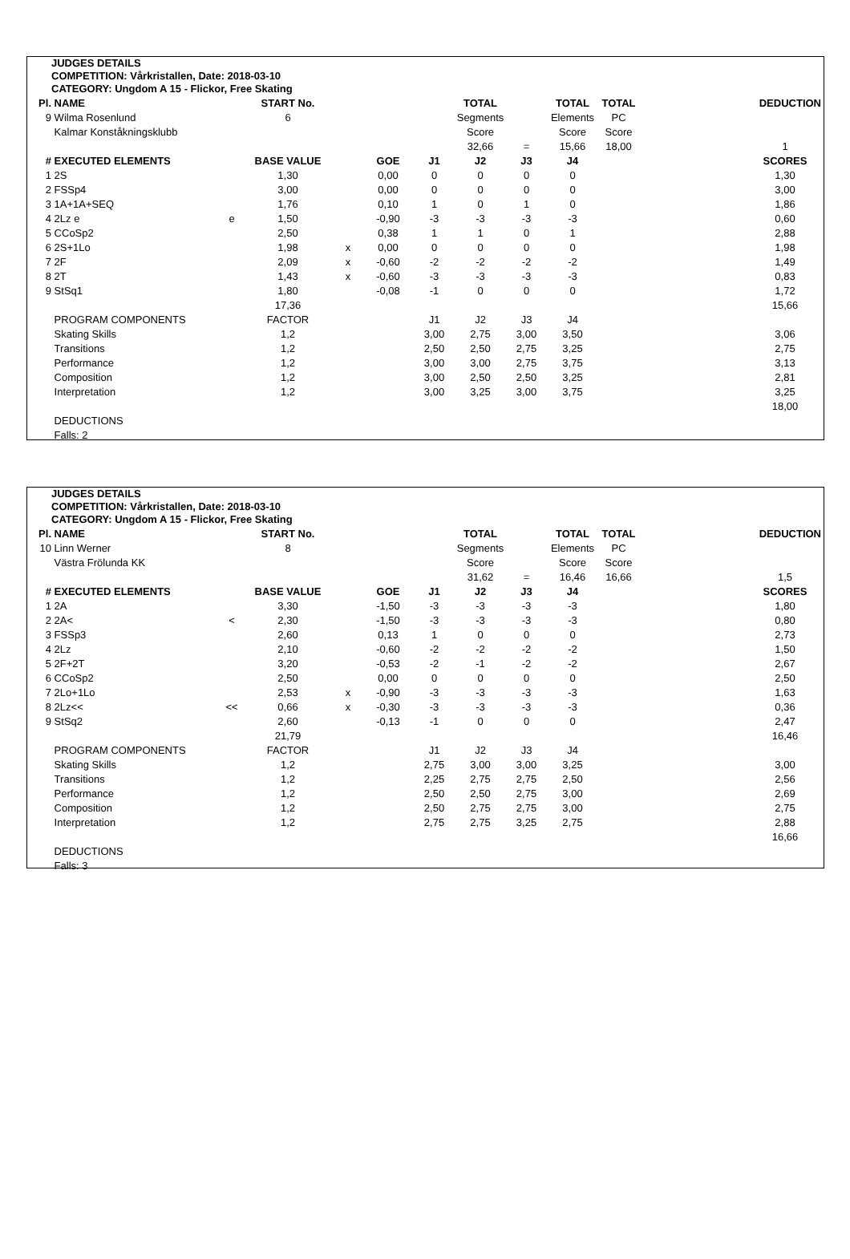JUDGES DETAILS
COMPETITION: Vårkristallen, Date: 2018-03-10
CATEGORY: Ungdom A 15 - Flickor, Free Skating
| Pl. | NAME | | START No. | | | | TOTAL | | TOTAL | TOTAL | | DEDUCTION |
| --- | --- | --- | --- | --- | --- | --- | --- | --- | --- | --- | --- | --- |
| 9 | Wilma Rosenlund | | 6 | | | | Segments | | Elements | PC | | |
| | Kalmar Konståkningsklubb | | | | | | Score | | Score | Score | | |
| | | | | | | | 32,66 | = | 15,66 | 18,00 | | 1 |
| # | EXECUTED ELEMENTS | | BASE VALUE | | GOE | J1 | J2 | J3 | J4 | | | SCORES |
| 1 | 2S | | 1,30 | | 0,00 | 0 | 0 | 0 | 0 | | | 1,30 |
| 2 | FSSp4 | | 3,00 | | 0,00 | 0 | 0 | 0 | 0 | | | 3,00 |
| 3 | 1A+1A+SEQ | | 1,76 | | 0,10 | 1 | 0 | 1 | 0 | | | 1,86 |
| 4 | 2Lz e | e | 1,50 | | -0,90 | -3 | -3 | -3 | -3 | | | 0,60 |
| 5 | CCoSp2 | | 2,50 | | 0,38 | 1 | 1 | 0 | 1 | | | 2,88 |
| 6 | 2S+1Lo | | 1,98 | x | 0,00 | 0 | 0 | 0 | 0 | | | 1,98 |
| 7 | 2F | | 2,09 | x | -0,60 | -2 | -2 | -2 | -2 | | | 1,49 |
| 8 | 2T | | 1,43 | x | -0,60 | -3 | -3 | -3 | -3 | | | 0,83 |
| 9 | StSq1 | | 1,80 | | -0,08 | -1 | 0 | 0 | 0 | | | 1,72 |
| | | | 17,36 | | | | | | | | | 15,66 |
| | PROGRAM COMPONENTS | | FACTOR | | | J1 | J2 | J3 | J4 | | | |
| | Skating Skills | | 1,2 | | | 3,00 | 2,75 | 3,00 | 3,50 | | | 3,06 |
| | Transitions | | 1,2 | | | 2,50 | 2,50 | 2,75 | 3,25 | | | 2,75 |
| | Performance | | 1,2 | | | 3,00 | 3,00 | 2,75 | 3,75 | | | 3,13 |
| | Composition | | 1,2 | | | 3,00 | 2,50 | 2,50 | 3,25 | | | 2,81 |
| | Interpretation | | 1,2 | | | 3,00 | 3,25 | 3,00 | 3,75 | | | 3,25 |
| | | | | | | | | | | | | 18,00 |
| | DEDUCTIONS | | | | | | | | | | | |
| | Falls: 2 | | | | | | | | | | | |
JUDGES DETAILS
COMPETITION: Vårkristallen, Date: 2018-03-10
CATEGORY: Ungdom A 15 - Flickor, Free Skating
| Pl. | NAME | | START No. | | | | TOTAL | | TOTAL | TOTAL | | DEDUCTION |
| --- | --- | --- | --- | --- | --- | --- | --- | --- | --- | --- | --- | --- |
| 10 | Linn Werner | | 8 | | | | Segments | | Elements | PC | | |
| | Västra Frölunda KK | | | | | | Score | | Score | Score | | |
| | | | | | | | 31,62 | = | 16,46 | 16,66 | | 1,5 |
| # | EXECUTED ELEMENTS | | BASE VALUE | | GOE | J1 | J2 | J3 | J4 | | | SCORES |
| 1 | 2A | | 3,30 | | -1,50 | -3 | -3 | -3 | -3 | | | 1,80 |
| 2 | 2A< | < | 2,30 | | -1,50 | -3 | -3 | -3 | -3 | | | 0,80 |
| 3 | FSSp3 | | 2,60 | | 0,13 | 1 | 0 | 0 | 0 | | | 2,73 |
| 4 | 2Lz | | 2,10 | | -0,60 | -2 | -2 | -2 | -2 | | | 1,50 |
| 5 | 2F+2T | | 3,20 | | -0,53 | -2 | -1 | -2 | -2 | | | 2,67 |
| 6 | CCoSp2 | | 2,50 | | 0,00 | 0 | 0 | 0 | 0 | | | 2,50 |
| 7 | 2Lo+1Lo | | 2,53 | x | -0,90 | -3 | -3 | -3 | -3 | | | 1,63 |
| 8 | 2Lz<< | << | 0,66 | x | -0,30 | -3 | -3 | -3 | -3 | | | 0,36 |
| 9 | StSq2 | | 2,60 | | -0,13 | -1 | 0 | 0 | 0 | | | 2,47 |
| | | | 21,79 | | | | | | | | | 16,46 |
| | PROGRAM COMPONENTS | | FACTOR | | | J1 | J2 | J3 | J4 | | | |
| | Skating Skills | | 1,2 | | | 2,75 | 3,00 | 3,00 | 3,25 | | | 3,00 |
| | Transitions | | 1,2 | | | 2,25 | 2,75 | 2,75 | 2,50 | | | 2,56 |
| | Performance | | 1,2 | | | 2,50 | 2,50 | 2,75 | 3,00 | | | 2,69 |
| | Composition | | 1,2 | | | 2,50 | 2,75 | 2,75 | 3,00 | | | 2,75 |
| | Interpretation | | 1,2 | | | 2,75 | 2,75 | 3,25 | 2,75 | | | 2,88 |
| | | | | | | | | | | | | 16,66 |
| | DEDUCTIONS | | | | | | | | | | | |
| | Falls: 3 | | | | | | | | | | | |